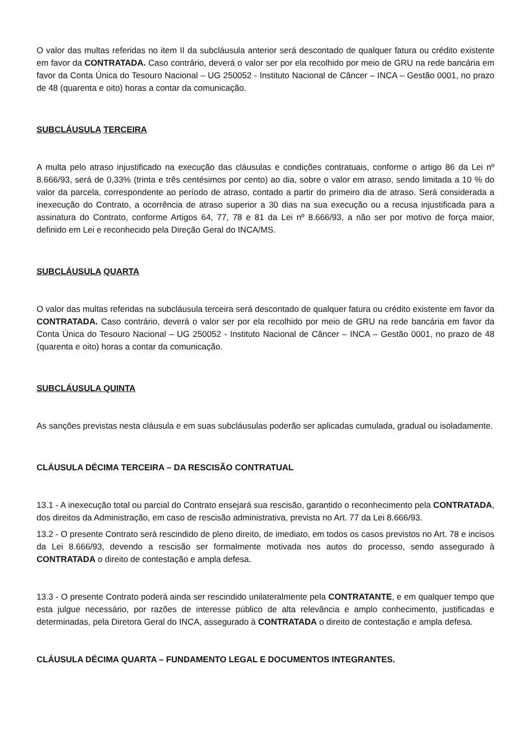O valor das multas referidas no item II da subcláusula anterior será descontado de qualquer fatura ou crédito existente em favor da CONTRATADA. Caso contrário, deverá o valor ser por ela recolhido por meio de GRU na rede bancária em favor da Conta Única do Tesouro Nacional – UG 250052 - Instituto Nacional de Câncer – INCA – Gestão 0001, no prazo de 48 (quarenta e oito) horas a contar da comunicação.
SUBCLÁUSULA TERCEIRA
A multa pelo atraso injustificado na execução das cláusulas e condições contratuais, conforme o artigo 86 da Lei nº 8.666/93, será de 0,33% (trinta e três centésimos por cento) ao dia, sobre o valor em atraso, sendo limitada a 10 % do valor da parcela, correspondente ao período de atraso, contado a partir do primeiro dia de atraso. Será considerada a inexecução do Contrato, a ocorrência de atraso superior a 30 dias na sua execução ou a recusa injustificada para a assinatura do Contrato, conforme Artigos 64, 77, 78 e 81 da Lei nº 8.666/93, a não ser por motivo de força maior, definido em Lei e reconhecido pela Direção Geral do INCA/MS.
SUBCLÁUSULA QUARTA
O valor das multas referidas na subcláusula terceira será descontado de qualquer fatura ou crédito existente em favor da CONTRATADA. Caso contrário, deverá o valor ser por ela recolhido por meio de GRU na rede bancária em favor da Conta Única do Tesouro Nacional – UG 250052 - Instituto Nacional de Câncer – INCA – Gestão 0001, no prazo de 48 (quarenta e oito) horas a contar da comunicação.
SUBCLÁUSULA QUINTA
As sanções previstas nesta cláusula e em suas subcláusulas poderão ser aplicadas cumulada, gradual ou isoladamente.
CLÁUSULA DÉCIMA TERCEIRA – DA RESCISÃO CONTRATUAL
13.1 - A inexecução total ou parcial do Contrato ensejará sua rescisão, garantido o reconhecimento pela CONTRATADA, dos direitos da Administração, em caso de rescisão administrativa, prevista no Art. 77 da Lei 8.666/93.
13.2 - O presente Contrato será rescindido de pleno direito, de imediato, em todos os casos previstos no Art. 78 e incisos da Lei 8.666/93, devendo a rescisão ser formalmente motivada nos autos do processo, sendo assegurado à CONTRATADA o direito de contestação e ampla defesa.
13.3 - O presente Contrato poderá ainda ser rescindido unilateralmente pela CONTRATANTE, e em qualquer tempo que esta julgue necessário, por razões de interesse público de alta relevância e amplo conhecimento, justificadas e determinadas, pela Diretora Geral do INCA, assegurado à CONTRATADA o direito de contestação e ampla defesa.
CLÁUSULA DÉCIMA QUARTA – FUNDAMENTO LEGAL E DOCUMENTOS INTEGRANTES.